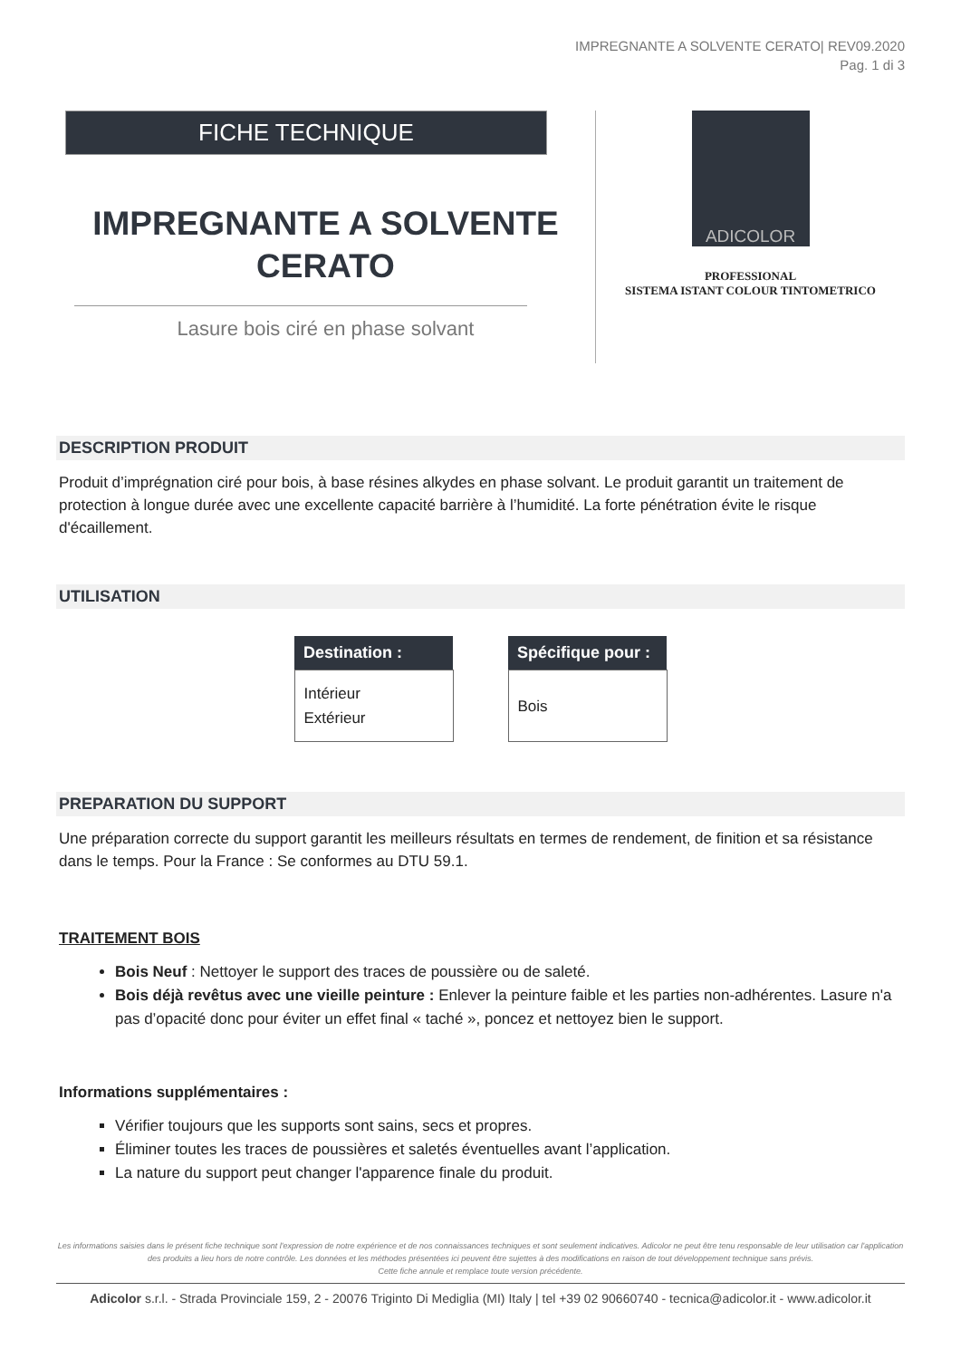IMPREGNANTE A SOLVENTE CERATO| REV09.2020
Pag. 1 di 3
FICHE TECHNIQUE
IMPREGNANTE A SOLVENTE
CERATO
Lasure bois ciré en phase solvant
ADICOLOR
PROFESSIONAL
SISTEMA ISTANT COLOUR TINTOMETRICO
DESCRIPTION PRODUIT
Produit d’imprégnation ciré pour bois, à base résines alkydes en phase solvant. Le produit garantit un traitement de protection à longue durée avec une excellente capacité barrière à l’humidité. La forte pénétration évite le risque d'écaillement.
UTILISATION
| Destination : |
| --- |
| Intérieur Extérieur |
| Spécifique pour : |
| --- |
| Bois |
PREPARATION DU SUPPORT
Une préparation correcte du support garantit les meilleurs résultats en termes de rendement, de finition et sa résistance dans le temps. Pour la France : Se conformes au DTU 59.1.
TRAITEMENT BOIS
Bois Neuf : Nettoyer le support des traces de poussière ou de saleté.
Bois déjà revêtus avec une vieille peinture : Enlever la peinture faible et les parties non-adhérentes. Lasure n'a pas d’opacité donc pour éviter un effet final « taché », poncez et nettoyez bien le support.
Informations supplémentaires :
Vérifier toujours que les supports sont sains, secs et propres.
Éliminer toutes les traces de poussières et saletés éventuelles avant l’application.
La nature du support peut changer l'apparence finale du produit.
Les informations saisies dans le présent fiche technique sont l'expression de notre expérience et de nos connaissances techniques et sont seulement indicatives. Adicolor ne peut être tenu responsable de leur utilisation car l'application des produits a lieu hors de notre contrôle. Les données et les méthodes présentées ici peuvent être sujettes à des modifications en raison de tout développement technique sans prévis.
Cette fiche annule et remplace toute version précédente.
Adicolor s.r.l. - Strada Provinciale 159, 2 - 20076 Trigintо Di Mediglia (MI) Italy | tel +39 02 90660740 - tecnica@adicolor.it - www.adicolor.it